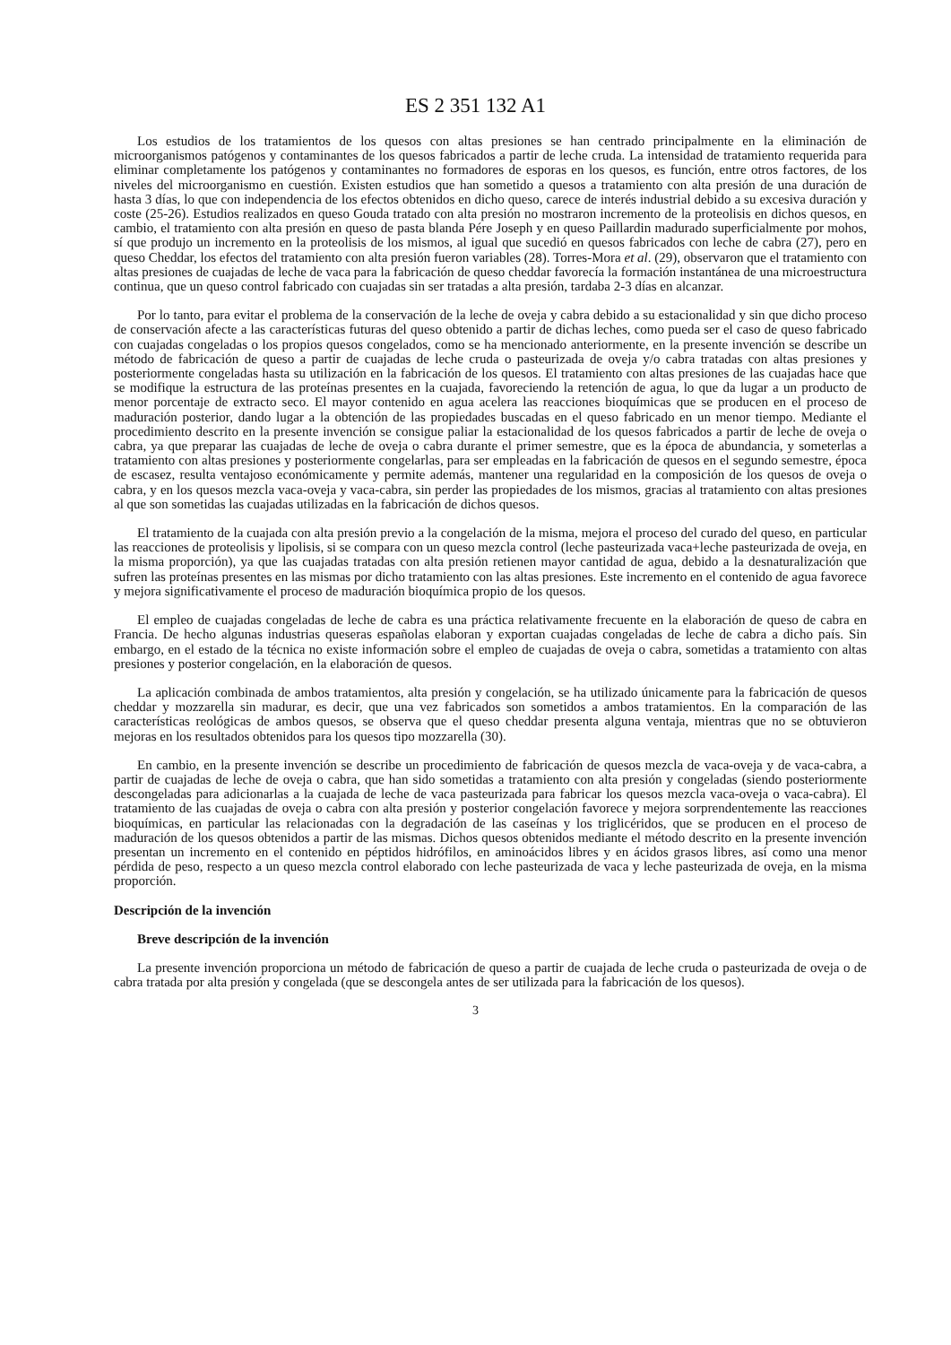ES 2 351 132 A1
Los estudios de los tratamientos de los quesos con altas presiones se han centrado principalmente en la eliminación de microorganismos patógenos y contaminantes de los quesos fabricados a partir de leche cruda. La intensidad de tratamiento requerida para eliminar completamente los patógenos y contaminantes no formadores de esporas en los quesos, es función, entre otros factores, de los niveles del microorganismo en cuestión. Existen estudios que han sometido a quesos a tratamiento con alta presión de una duración de hasta 3 días, lo que con independencia de los efectos obtenidos en dicho queso, carece de interés industrial debido a su excesiva duración y coste (25-26). Estudios realizados en queso Gouda tratado con alta presión no mostraron incremento de la proteolisis en dichos quesos, en cambio, el tratamiento con alta presión en queso de pasta blanda Pére Joseph y en queso Paillardin madurado superficialmente por mohos, sí que produjo un incremento en la proteolisis de los mismos, al igual que sucedió en quesos fabricados con leche de cabra (27), pero en queso Cheddar, los efectos del tratamiento con alta presión fueron variables (28). Torres-Mora et al. (29), observaron que el tratamiento con altas presiones de cuajadas de leche de vaca para la fabricación de queso cheddar favorecía la formación instantánea de una microestructura continua, que un queso control fabricado con cuajadas sin ser tratadas a alta presión, tardaba 2-3 días en alcanzar.
Por lo tanto, para evitar el problema de la conservación de la leche de oveja y cabra debido a su estacionalidad y sin que dicho proceso de conservación afecte a las características futuras del queso obtenido a partir de dichas leches, como pueda ser el caso de queso fabricado con cuajadas congeladas o los propios quesos congelados, como se ha mencionado anteriormente, en la presente invención se describe un método de fabricación de queso a partir de cuajadas de leche cruda o pasteurizada de oveja y/o cabra tratadas con altas presiones y posteriormente congeladas hasta su utilización en la fabricación de los quesos. El tratamiento con altas presiones de las cuajadas hace que se modifique la estructura de las proteínas presentes en la cuajada, favoreciendo la retención de agua, lo que da lugar a un producto de menor porcentaje de extracto seco. El mayor contenido en agua acelera las reacciones bioquímicas que se producen en el proceso de maduración posterior, dando lugar a la obtención de las propiedades buscadas en el queso fabricado en un menor tiempo. Mediante el procedimiento descrito en la presente invención se consigue paliar la estacionalidad de los quesos fabricados a partir de leche de oveja o cabra, ya que preparar las cuajadas de leche de oveja o cabra durante el primer semestre, que es la época de abundancia, y someterlas a tratamiento con altas presiones y posteriormente congelarlas, para ser empleadas en la fabricación de quesos en el segundo semestre, época de escasez, resulta ventajoso económicamente y permite además, mantener una regularidad en la composición de los quesos de oveja o cabra, y en los quesos mezcla vaca-oveja y vaca-cabra, sin perder las propiedades de los mismos, gracias al tratamiento con altas presiones al que son sometidas las cuajadas utilizadas en la fabricación de dichos quesos.
El tratamiento de la cuajada con alta presión previo a la congelación de la misma, mejora el proceso del curado del queso, en particular las reacciones de proteolisis y lipolisis, si se compara con un queso mezcla control (leche pasteurizada vaca+leche pasteurizada de oveja, en la misma proporción), ya que las cuajadas tratadas con alta presión retienen mayor cantidad de agua, debido a la desnaturalización que sufren las proteínas presentes en las mismas por dicho tratamiento con las altas presiones. Este incremento en el contenido de agua favorece y mejora significativamente el proceso de maduración bioquímica propio de los quesos.
El empleo de cuajadas congeladas de leche de cabra es una práctica relativamente frecuente en la elaboración de queso de cabra en Francia. De hecho algunas industrias queseras españolas elaboran y exportan cuajadas congeladas de leche de cabra a dicho país. Sin embargo, en el estado de la técnica no existe información sobre el empleo de cuajadas de oveja o cabra, sometidas a tratamiento con altas presiones y posterior congelación, en la elaboración de quesos.
La aplicación combinada de ambos tratamientos, alta presión y congelación, se ha utilizado únicamente para la fabricación de quesos cheddar y mozzarella sin madurar, es decir, que una vez fabricados son sometidos a ambos tratamientos. En la comparación de las características reológicas de ambos quesos, se observa que el queso cheddar presenta alguna ventaja, mientras que no se obtuvieron mejoras en los resultados obtenidos para los quesos tipo mozzarella (30).
En cambio, en la presente invención se describe un procedimiento de fabricación de quesos mezcla de vaca-oveja y de vaca-cabra, a partir de cuajadas de leche de oveja o cabra, que han sido sometidas a tratamiento con alta presión y congeladas (siendo posteriormente descongeladas para adicionarlas a la cuajada de leche de vaca pasteurizada para fabricar los quesos mezcla vaca-oveja o vaca-cabra). El tratamiento de las cuajadas de oveja o cabra con alta presión y posterior congelación favorece y mejora sorprendentemente las reacciones bioquímicas, en particular las relacionadas con la degradación de las caseínas y los triglicéridos, que se producen en el proceso de maduración de los quesos obtenidos a partir de las mismas. Dichos quesos obtenidos mediante el método descrito en la presente invención presentan un incremento en el contenido en péptidos hidrófilos, en aminoácidos libres y en ácidos grasos libres, así como una menor pérdida de peso, respecto a un queso mezcla control elaborado con leche pasteurizada de vaca y leche pasteurizada de oveja, en la misma proporción.
Descripción de la invención
Breve descripción de la invención
La presente invención proporciona un método de fabricación de queso a partir de cuajada de leche cruda o pasteurizada de oveja o de cabra tratada por alta presión y congelada (que se descongela antes de ser utilizada para la fabricación de los quesos).
3